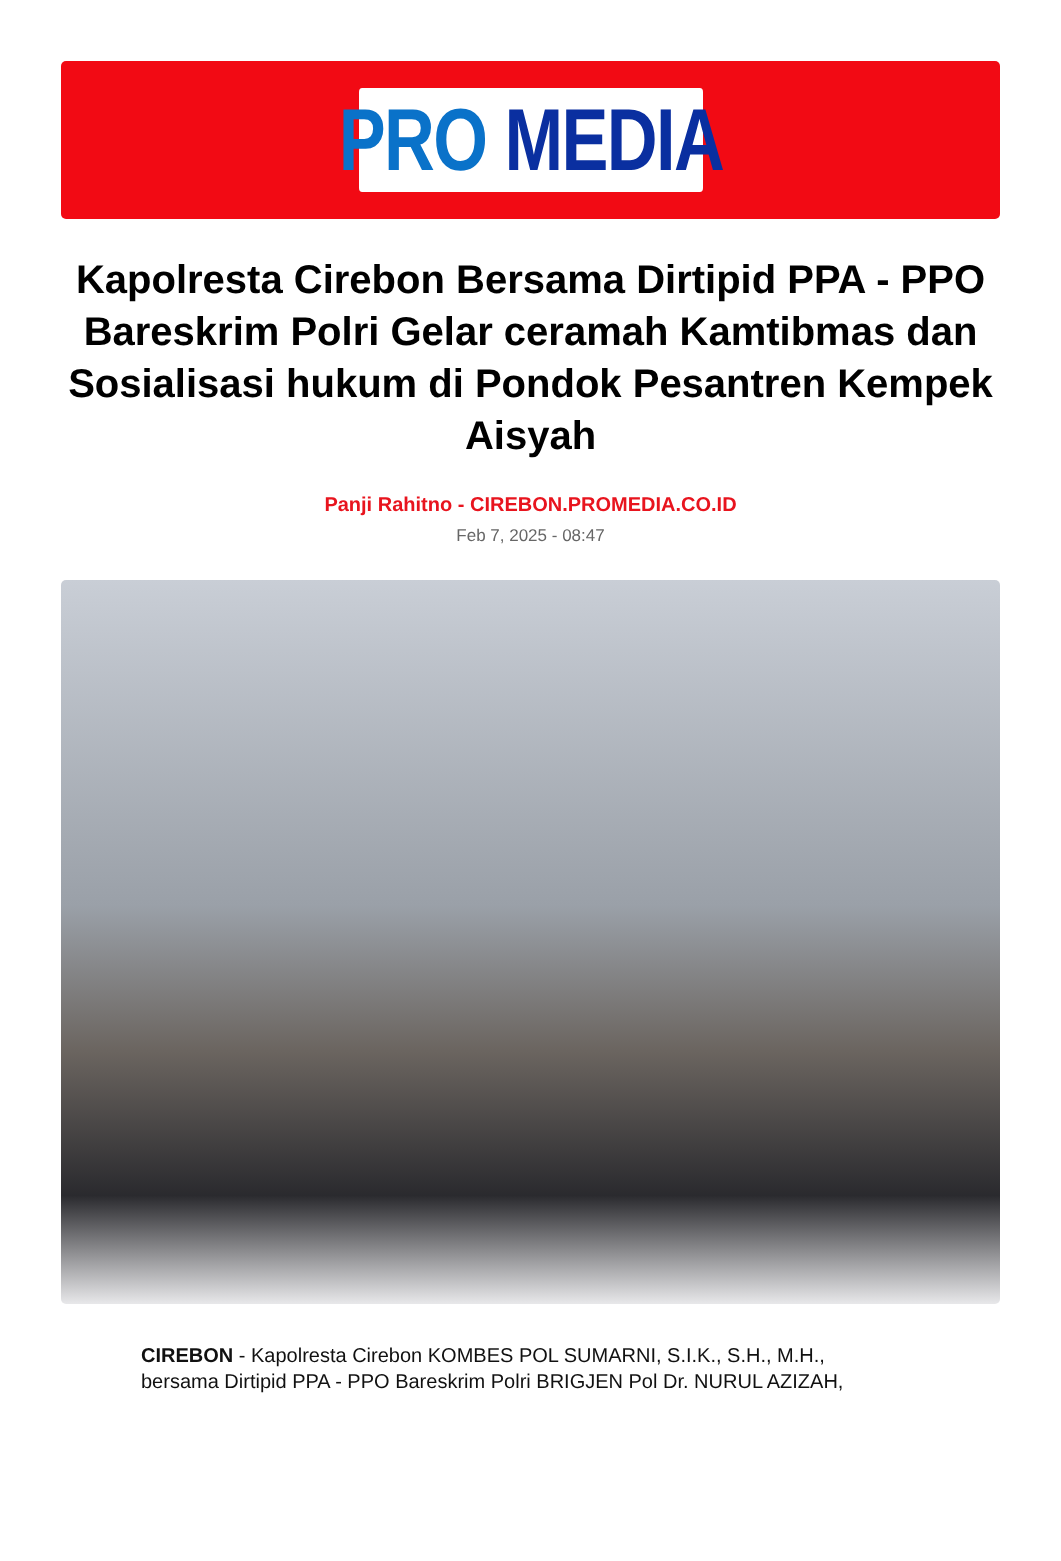PRO MEDIA
Kapolresta Cirebon Bersama Dirtipid PPA - PPO Bareskrim Polri Gelar ceramah Kamtibmas dan Sosialisasi hukum di Pondok Pesantren Kempek Aisyah
Panji Rahitno - CIREBON.PROMEDIA.CO.ID
Feb 7, 2025 - 08:47
CIREBON - Kapolresta Cirebon KOMBES POL SUMARNI, S.I.K., S.H., M.H., bersama Dirtipid PPA - PPO Bareskrim Polri BRIGJEN Pol Dr. NURUL AZIZAH,